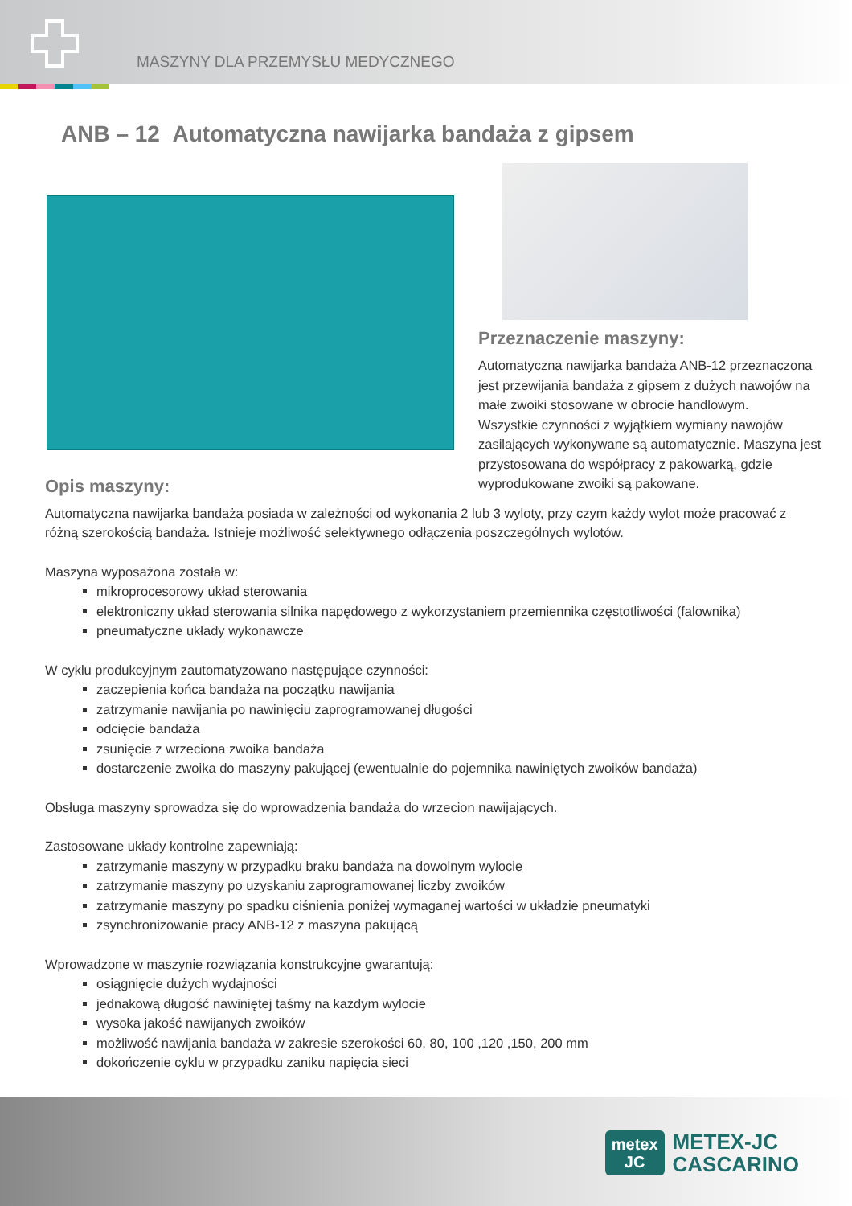MASZYNY DLA PRZEMYSŁU MEDYCZNEGO
ANB – 12 Automatyczna nawijarka bandaża z gipsem
Przeznaczenie maszyny:
Automatyczna nawijarka bandaża ANB-12 przeznaczona jest przewijania bandaża z gipsem z dużych nawojów na małe zwoiki stosowane w obrocie handlowym.
Wszystkie czynności z wyjątkiem wymiany nawojów zasilających wykonywane są automatycznie. Maszyna jest przystosowana do współpracy z pakowarką, gdzie wyprodukowane zwoiki są pakowane.
Opis maszyny:
Automatyczna nawijarka bandaża posiada w zależności od wykonania 2 lub 3 wyloty, przy czym każdy wylot może pracować z różną szerokością bandaża. Istnieje możliwość selektywnego odłączenia poszczególnych wylotów.
Maszyna wyposażona została w:
mikroprocesorowy układ sterowania
elektroniczny układ sterowania silnika napędowego z wykorzystaniem przemiennika częstotliwości (falownika)
pneumatyczne układy wykonawcze
W cyklu produkcyjnym zautomatyzowano następujące czynności:
zaczepienia końca bandaża na początku nawijania
zatrzymanie nawijania po nawinięciu zaprogramowanej długości
odcięcie bandaża
zsunięcie z wrzeciona zwoika bandaża
dostarczenie zwoika do maszyny pakującej (ewentualnie do pojemnika nawiniętych zwoików bandaża)
Obsługa maszyny sprowadza się do wprowadzenia bandaża do wrzecion nawijających.
Zastosowane układy kontrolne zapewniają:
zatrzymanie maszyny w przypadku braku bandaża na dowolnym wylocie
zatrzymanie maszyny po uzyskaniu zaprogramowanej liczby zwoików
zatrzymanie maszyny po spadku ciśnienia poniżej wymaganej wartości w układzie pneumatyki
zsynchronizowanie pracy ANB-12 z maszyna pakującą
Wprowadzone w maszynie rozwiązania konstrukcyjne gwarantują:
osiągnięcie dużych wydajności
jednakową długość nawiniętej taśmy na każdym wylocie
wysoka jakość nawijanych zwoików
możliwość nawijania bandaża w zakresie szerokości 60, 80, 100 ,120 ,150, 200 mm
dokończenie cyklu w przypadku zaniku napięcia sieci
metex
JC
METEX-JC
CASCARINO